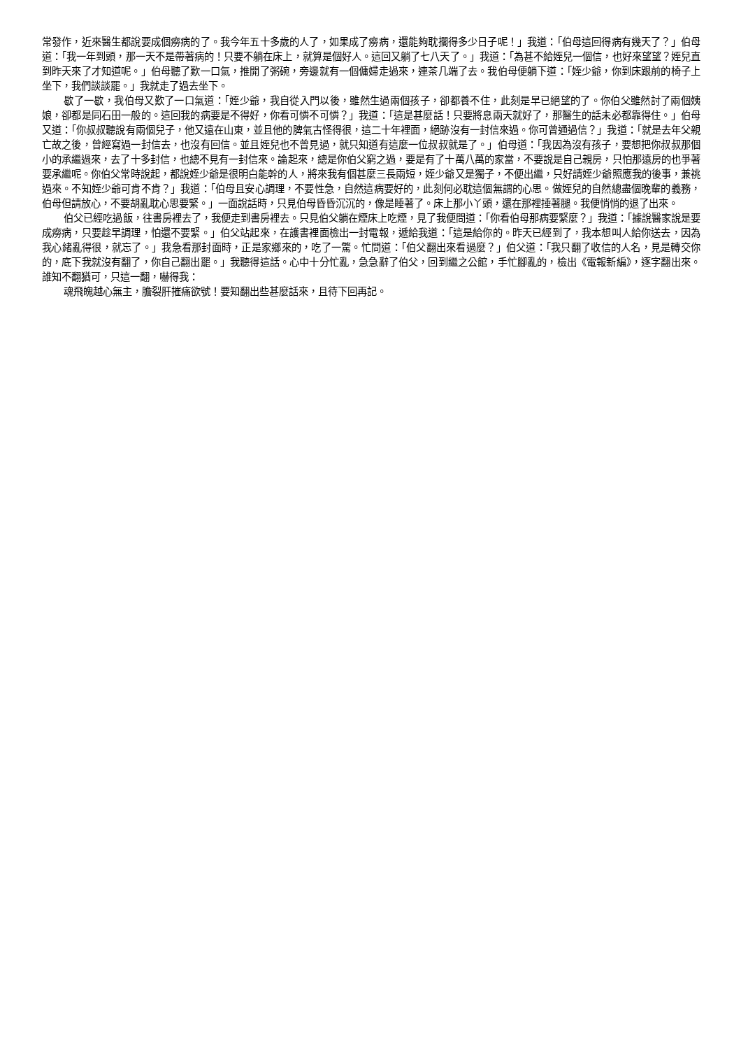常發作，近來醫生都說要成個癆病的了。我今年五十多歲的人了，如果成了癆病，還能夠耽擱得多少日子呢！」我道：「伯母這回得病有幾天了？」伯母道：「我一年到頭，那一天不是帶著病的！只要不躺在床上，就算是個好人。這回又躺了七八天了。」我道：「為甚不給姪兒一個信，也好來望望？姪兒直到昨天來了才知道呢。」伯母聽了歎一口氣，推開了粥碗，旁邊就有一個傭婦走過來，連茶几端了去。我伯母便躺下道：「姪少爺，你到床跟前的椅子上坐下，我們談談罷。」我就走了過去坐下。
歇了一歇，我伯母又歎了一口氣道：「姪少爺，我自從入門以後，雖然生過兩個孩子，卻都養不住，此刻是早已絕望的了。你伯父雖然討了兩個姨娘，卻都是同石田一般的。這回我的病要是不得好，你看可憐不可憐？」我道：「這是甚麼話！只要將息兩天就好了，那醫生的話未必都靠得住。」伯母又道：「你叔叔聽說有兩個兒子，他又遠在山東，並且他的脾氣古怪得很，這二十年裡面，絕跡沒有一封信來過。你可曾通過信？」我道：「就是去年父親亡故之後，曾經寫過一封信去，也沒有回信。並且姪兒也不曾見過，就只知道有這麼一位叔叔就是了。」伯母道：「我因為沒有孩子，要想把你叔叔那個小的承繼過來，去了十多封信，也總不見有一封信來。論起來，總是你伯父窮之過，要是有了十萬八萬的家當，不要說是自己親房，只怕那遠房的也爭著要承繼呢。你伯父常時說起，都說姪少爺是很明白能幹的人，將來我有個甚麼三長兩短，姪少爺又是獨子，不便出繼，只好請姪少爺照應我的後事，兼祧過來。不知姪少爺可肯不肯？」我道：「伯母且安心調理，不要性急，自然這病要好的，此刻何必耽這個無謂的心思。做姪兒的自然總盡個晚輩的義務，伯母但請放心，不要胡亂耽心思要緊。」一面說話時，只見伯母昏昏沉沉的，像是睡著了。床上那小丫頭，還在那裡捶著腿。我便悄悄的退了出來。
伯父已經吃過飯，往書房裡去了，我便走到書房裡去。只見伯父躺在煙床上吃煙，見了我便問道：「你看伯母那病要緊麼？」我道：「據說醫家說是要成癆病，只要趁早調理，怕還不要緊。」伯父站起來，在護書裡面檢出一封電報，遞給我道：「這是給你的。昨天已經到了，我本想叫人給你送去，因為我心緒亂得很，就忘了。」我急看那封面時，正是家鄉來的，吃了一驚。忙問道：「伯父翻出來看過麼？」伯父道：「我只翻了收信的人名，見是轉交你的，底下我就沒有翻了，你自己翻出罷。」我聽得這話。心中十分忙亂，急急辭了伯父，回到繼之公館，手忙腳亂的，檢出《電報新編》，逐字翻出來。誰知不翻猶可，只這一翻，嚇得我：
魂飛魄越心無主，膽裂肝摧痛欲號！要知翻出些甚麼話來，且待下回再記。